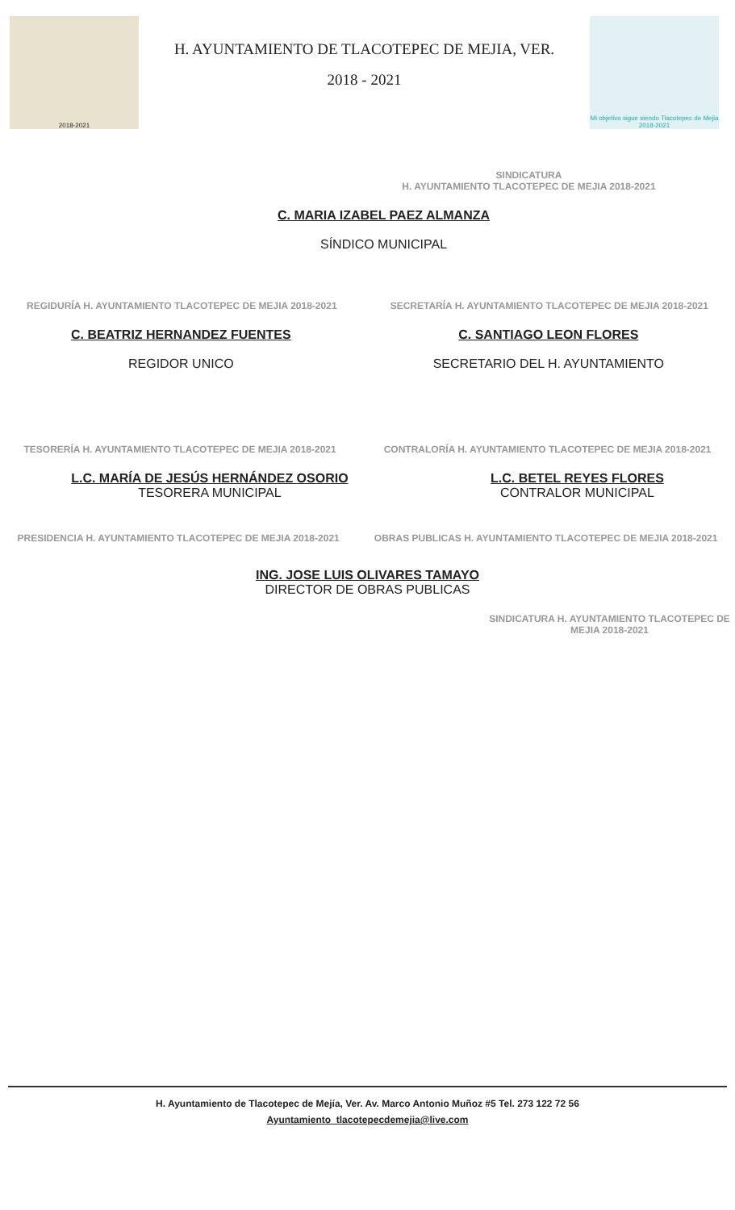2018-2021
H. AYUNTAMIENTO DE TLACOTEPEC DE MEJIA, VER.
2018 - 2021
Mi objetivo sigue siendo Tlacotepec de Mejia 2018-2021
SINDICATURA
H. AYUNTAMIENTO TLACOTEPEC DE MEJIA 2018-2021
C. MARIA IZABEL PAEZ ALMANZA
SÍNDICO MUNICIPAL
REGIDURÍA H. AYUNTAMIENTO TLACOTEPEC DE MEJIA 2018-2021 SECRETARÍA H. AYUNTAMIENTO TLACOTEPEC DE MEJIA 2018-2021
C. BEATRIZ HERNANDEZ FUENTES
REGIDOR UNICO
C. SANTIAGO LEON FLORES
SECRETARIO DEL H. AYUNTAMIENTO
TESORERÍA H. AYUNTAMIENTO TLACOTEPEC DE MEJIA 2018-2021 CONTRALORÍA H. AYUNTAMIENTO TLACOTEPEC DE MEJIA 2018-2021
L.C. MARÍA DE JESÚS HERNÁNDEZ OSORIO
TESORERA MUNICIPAL
L.C. BETEL REYES FLORES
CONTRALOR MUNICIPAL
PRESIDENCIA H. AYUNTAMIENTO TLACOTEPEC DE MEJIA 2018-2021 OBRAS PUBLICAS H. AYUNTAMIENTO TLACOTEPEC DE MEJIA 2018-2021
ING. JOSE LUIS OLIVARES TAMAYO
DIRECTOR DE OBRAS PUBLICAS
SINDICATURA H. AYUNTAMIENTO TLACOTEPEC DE MEJIA 2018-2021
H. Ayuntamiento de Tlacotepec de Mejía, Ver. Av. Marco Antonio Muñoz #5 Tel. 273 122 72 56
Ayuntamiento_tlacotepecdemejia@live.com